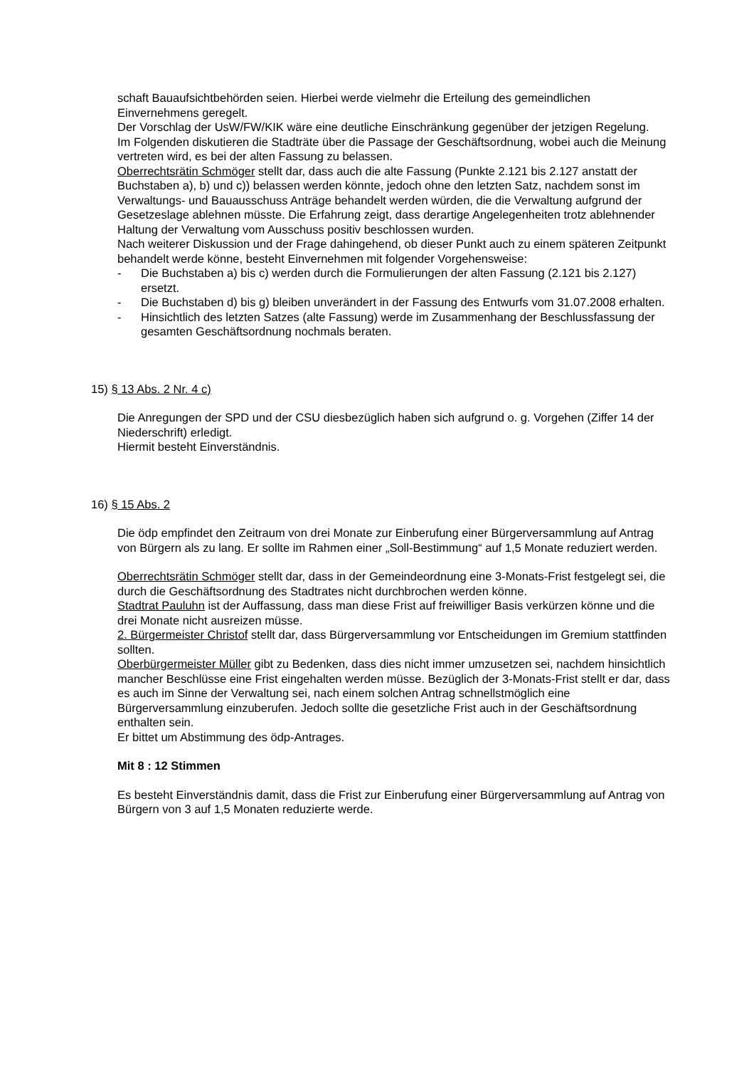schaft Bauaufsichtbehörden seien. Hierbei werde vielmehr die Erteilung des gemeindlichen Einvernehmens geregelt.
Der Vorschlag der UsW/FW/KIK wäre eine deutliche Einschränkung gegenüber der jetzigen Regelung.
Im Folgenden diskutieren die Stadträte über die Passage der Geschäftsordnung, wobei auch die Meinung vertreten wird, es bei der alten Fassung zu belassen.
Oberrechtsrätin Schmöger stellt dar, dass auch die alte Fassung (Punkte 2.121 bis 2.127 anstatt der Buchstaben a), b) und c)) belassen werden könnte, jedoch ohne den letzten Satz, nachdem sonst im Verwaltungs- und Bauausschuss Anträge behandelt werden würden, die die Verwaltung aufgrund der Gesetzeslage ablehnen müsste. Die Erfahrung zeigt, dass derartige Angelegenheiten trotz ablehnender Haltung der Verwaltung vom Ausschuss positiv beschlossen wurden.
Nach weiterer Diskussion und der Frage dahingehend, ob dieser Punkt auch zu einem späteren Zeitpunkt behandelt werde könne, besteht Einvernehmen mit folgender Vorgehensweise:
- Die Buchstaben a) bis c) werden durch die Formulierungen der alten Fassung (2.121 bis 2.127) ersetzt.
- Die Buchstaben d) bis g) bleiben unverändert in der Fassung des Entwurfs vom 31.07.2008 erhalten.
- Hinsichtlich des letzten Satzes (alte Fassung) werde im Zusammenhang der Beschlussfassung der gesamten Geschäftsordnung nochmals beraten.
15) § 13 Abs. 2 Nr. 4 c)
Die Anregungen der SPD und der CSU diesbezüglich haben sich aufgrund o. g. Vorgehen (Ziffer 14 der Niederschrift) erledigt.
Hiermit besteht Einverständnis.
16) § 15 Abs. 2
Die ödp empfindet den Zeitraum von drei Monate zur Einberufung einer Bürgerversammlung auf Antrag von Bürgern als zu lang. Er sollte im Rahmen einer „Soll-Bestimmung“ auf 1,5 Monate reduziert werden.
Oberrechtsrätin Schmöger stellt dar, dass in der Gemeindeordnung eine 3-Monats-Frist festgelegt sei, die durch die Geschäftsordnung des Stadtrates nicht durchbrochen werden könne.
Stadtrat Pauluhn ist der Auffassung, dass man diese Frist auf freiwilliger Basis verkürzen könne und die drei Monate nicht ausreizen müsse.
2. Bürgermeister Christof stellt dar, dass Bürgerversammlung vor Entscheidungen im Gremium stattfinden sollten.
Oberbürgermeister Müller gibt zu Bedenken, dass dies nicht immer umzusetzen sei, nachdem hinsichtlich mancher Beschlüsse eine Frist eingehalten werden müsse. Bezüglich der 3-Monats-Frist stellt er dar, dass es auch im Sinne der Verwaltung sei, nach einem solchen Antrag schnellstmöglich eine Bürgerversammlung einzuberufen. Jedoch sollte die gesetzliche Frist auch in der Geschäftsordnung enthalten sein.
Er bittet um Abstimmung des ödp-Antrages.
Mit 8 : 12 Stimmen
Es besteht Einverständnis damit, dass die Frist zur Einberufung einer Bürgerversammlung auf Antrag von Bürgern von 3 auf 1,5 Monaten reduzierte werde.